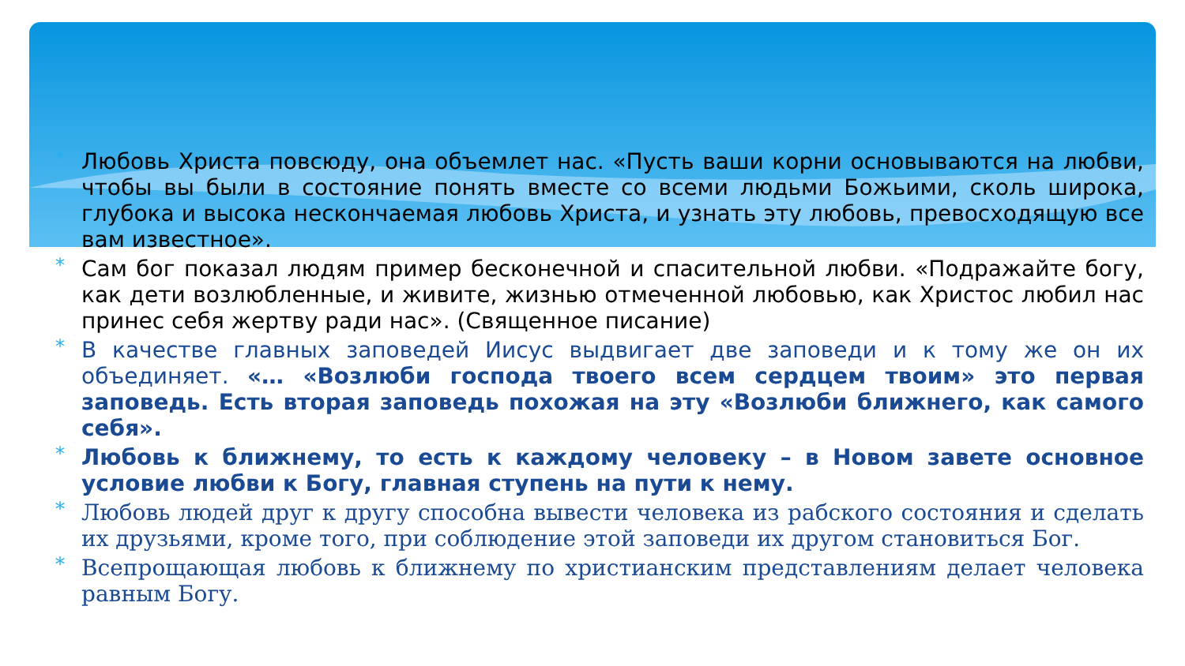* Любовь Христа повсюду, она объемлет нас. «Пусть ваши корни основываются на любви, чтобы вы были в состояние понять вместе со всеми людьми Божьими, сколь широка, глубока и высока нескончаемая любовь Христа, и узнать эту любовь, превосходящую все вам известное».
* Сам бог показал людям пример бесконечной и спасительной любви. «Подражайте богу, как дети возлюбленные, и живите, жизнью отмеченной любовью, как Христос любил нас принес себя жертву ради нас». (Священное писание)
* В качестве главных заповедей Иисус выдвигает две заповеди и к тому же он их объединяет. «… «Возлюби господа твоего всем сердцем твоим» это первая заповедь. Есть вторая заповедь похожая на эту «Возлюби ближнего, как самого себя».
* Любовь к ближнему, то есть к каждому человеку – в Новом завете основное условие любви к Богу, главная ступень на пути к нему.
* Любовь людей друг к другу способна вывести человека из рабского состояния и сделать их друзьями, кроме того, при соблюдение этой заповеди их другом становиться Бог.
* Всепрощающая любовь к ближнему по христианским представлениям делает человека равным Богу.